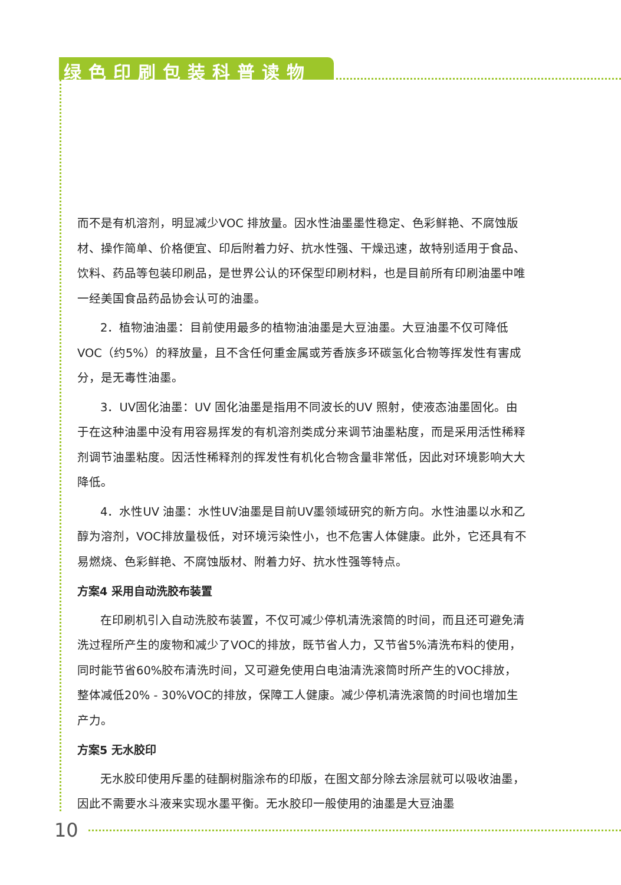绿色印刷包装科普读物
而不是有机溶剂，明显减少VOC 排放量。因水性油墨墨性稳定、色彩鲜艳、不腐蚀版材、操作简单、价格便宜、印后附着力好、抗水性强、干燥迅速，故特别适用于食品、饮料、药品等包装印刷品，是世界公认的环保型印刷材料，也是目前所有印刷油墨中唯一经美国食品药品协会认可的油墨。
2．植物油油墨：目前使用最多的植物油油墨是大豆油墨。大豆油墨不仅可降低VOC（约5%）的释放量，且不含任何重金属或芳香族多环碳氢化合物等挥发性有害成分，是无毒性油墨。
3．UV固化油墨：UV 固化油墨是指用不同波长的UV 照射，使液态油墨固化。由于在这种油墨中没有用容易挥发的有机溶剂类成分来调节油墨粘度，而是采用活性稀释剂调节油墨粘度。因活性稀释剂的挥发性有机化合物含量非常低，因此对环境影响大大降低。
4．水性UV 油墨：水性UV油墨是目前UV墨领域研究的新方向。水性油墨以水和乙醇为溶剂，VOC排放量极低，对环境污染性小，也不危害人体健康。此外，它还具有不易燃烧、色彩鲜艳、不腐蚀版材、附着力好、抗水性强等特点。
方案4 采用自动洗胶布装置
在印刷机引入自动洗胶布装置，不仅可减少停机清洗滚筒的时间，而且还可避免清洗过程所产生的废物和减少了VOC的排放，既节省人力，又节省5%清洗布料的使用，同时能节省60%胶布清洗时间，又可避免使用白电油清洗滚筒时所产生的VOC排放，整体减低20% - 30%VOC的排放，保障工人健康。减少停机清洗滚筒的时间也增加生产力。
方案5 无水胶印
无水胶印使用斥墨的硅酮树脂涂布的印版，在图文部分除去涂层就可以吸收油墨，因此不需要水斗液来实现水墨平衡。无水胶印一般使用的油墨是大豆油墨
10